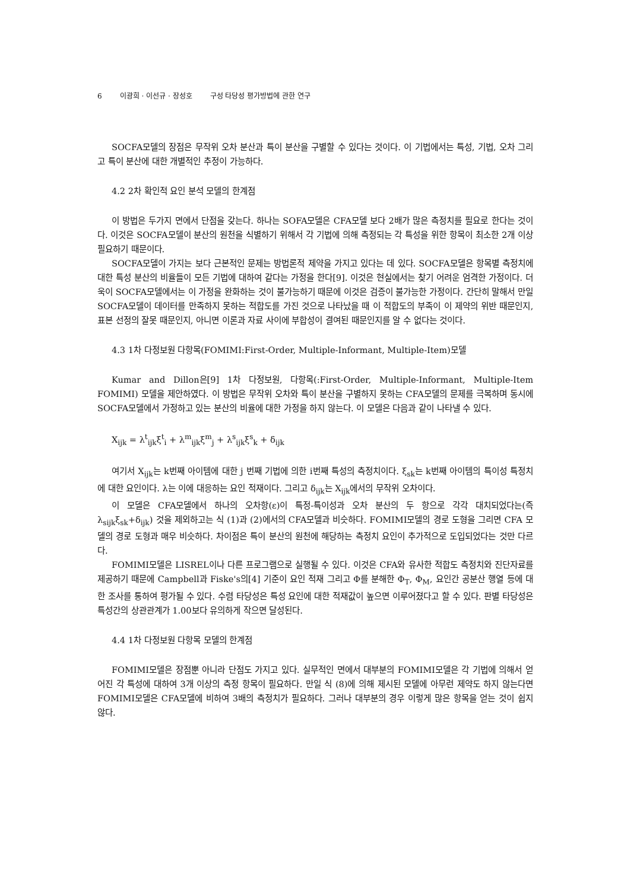6 이광희 · 이선규 · 장성호 구성 타당성 평가방법에 관한 연구
SOCFA모델의 장점은 무작위 오차 분산과 특이 분산을 구별할 수 있다는 것이다. 이 기법에서는 특성, 기법, 오차 그리고 특이 분산에 대한 개별적인 추정이 가능하다.
4.2 2차 확인적 요인 분석 모델의 한계점
이 방법은 두가지 면에서 단점을 갖는다. 하나는 SOFA모델은 CFA모델 보다 2배가 많은 측정치를 필요로 한다는 것이다. 이것은 SOCFA모델이 분산의 원천을 식별하기 위해서 각 기법에 의해 측정되는 각 특성을 위한 항목이 최소한 2개 이상 필요하기 때문이다.
SOCFA모델이 가지는 보다 근본적인 문제는 방법론적 제약을 가지고 있다는 데 있다. SOCFA모델은 항목별 측정치에 대한 특성 분산의 비율들이 모든 기법에 대하여 같다는 가정을 한다[9]. 이것은 현실에서는 찾기 어려운 엄격한 가정이다. 더욱이 SOCFA모델에서는 이 가정을 완화하는 것이 불가능하기 때문에 이것은 검증이 불가능한 가정이다. 간단히 말해서 만일 SOCFA모델이 데이터를 만족하지 못하는 적합도를 가진 것으로 나타났을 때 이 적합도의 부족이 이 제약의 위반 때문인지, 표본 선정의 잘못 때문인지, 아니면 이론과 자료 사이에 부합성이 결여된 때문인지를 알 수 없다는 것이다.
4.3 1차 다정보원 다항목(FOMIMI:First-Order, Multiple-Informant, Multiple-Item)모델
Kumar and Dillon은[9] 1차 다정보원, 다항목(:First-Order, Multiple-Informant, Multiple-Item FOMIMI) 모델을 제안하였다. 이 방법은 무작위 오차와 특이 분산을 구별하지 못하는 CFA모델의 문제를 극복하며 동시에 SOCFA모델에서 가정하고 있는 분산의 비율에 대한 가정을 하지 않는다. 이 모델은 다음과 같이 나타낼 수 있다.
X<sub>ijk</sub> = λ<sup>t</sup><sub>ijk</sub>ξ<sup>t</sup><sub>i</sub> + λ<sup>m</sup><sub>ijk</sub>ξ<sup>m</sup><sub>j</sub> + λ<sup>s</sup><sub>ijk</sub>ξ<sup>s</sup><sub>k</sub> + δ<sub>ijk</sub>
여기서 X<sub>ijk</sub>는 k번째 아이템에 대한 j 번째 기법에 의한 i번째 특성의 측정치이다. ξ<sub>sk</sub>는 k번째 아이템의 특이성 특정치에 대한 요인이다. λ는 이에 대응하는 요인 적재이다. 그리고 δ<sub>ijk</sub>는 X<sub>ijk</sub>에서의 무작위 오차이다.
이 모델은 CFA모델에서 하나의 오차항(ε)이 특정-특이성과 오차 분산의 두 항으로 각각 대치되었다는(즉 λ<sub>sijk</sub>ξ<sub>sk</sub>+δ<sub>ijk</sub>) 것을 제외하고는 식 (1)과 (2)에서의 CFA모델과 비슷하다. FOMIMI모델의 경로 도형을 그리면 CFA 모델의 경로 도형과 매우 비슷하다. 차이점은 특이 분산의 원천에 해당하는 측정치 요인이 추가적으로 도입되었다는 것만 다르다.
FOMIMI모델은 LISREL이나 다른 프로그램으로 실행될 수 있다. 이것은 CFA와 유사한 적합도 측정치와 진단자료를 제공하기 때문에 Campbell과 Fiske's의[4] 기준이 요인 적재 그리고 Φ를 분해한 Φ<sub>T</sub>, Φ<sub>M</sub>, 요인간 공분산 행열 등에 대한 조사를 통하여 평가될 수 있다. 수렴 타당성은 특성 요인에 대한 적재값이 높으면 이루어졌다고 할 수 있다. 판별 타당성은 특성간의 상관관계가 1.00보다 유의하게 작으면 달성된다.
4.4 1차 다정보원 다항목 모델의 한계점
FOMIMI모델은 장점뿐 아니라 단점도 가지고 있다. 실무적인 면에서 대부분의 FOMIMI모델은 각 기법에 의해서 얻어진 각 특성에 대하여 3개 이상의 측정 항목이 필요하다. 만일 식 (8)에 의해 제시된 모델에 아무런 제약도 하지 않는다면 FOMIMI모델은 CFA모델에 비하여 3배의 측정치가 필요하다. 그러나 대부분의 경우 이렇게 많은 항목을 얻는 것이 쉽지 않다.